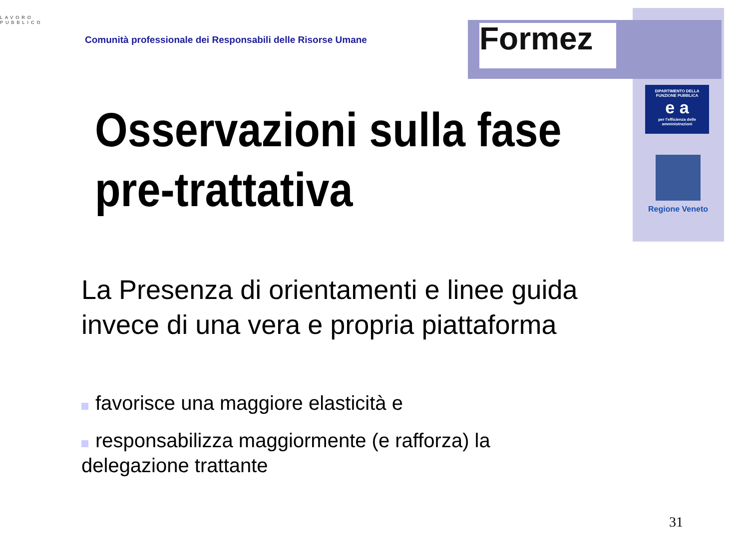LAVORO PUBBLICO
Comunità professionale dei Responsabili delle Risorse Umane
Formez
DIPARTIMENTO DELLA FUNZIONE PUBBLICA
e a
per l'efficienza delle amministrazioni
Regione Veneto
Osservazioni sulla fase
pre-trattativa
La Presenza di orientamenti e linee guida invece di una vera e propria piattaforma
favorisce una maggiore elasticità e
responsabilizza maggiormente (e rafforza) la delegazione trattante
31